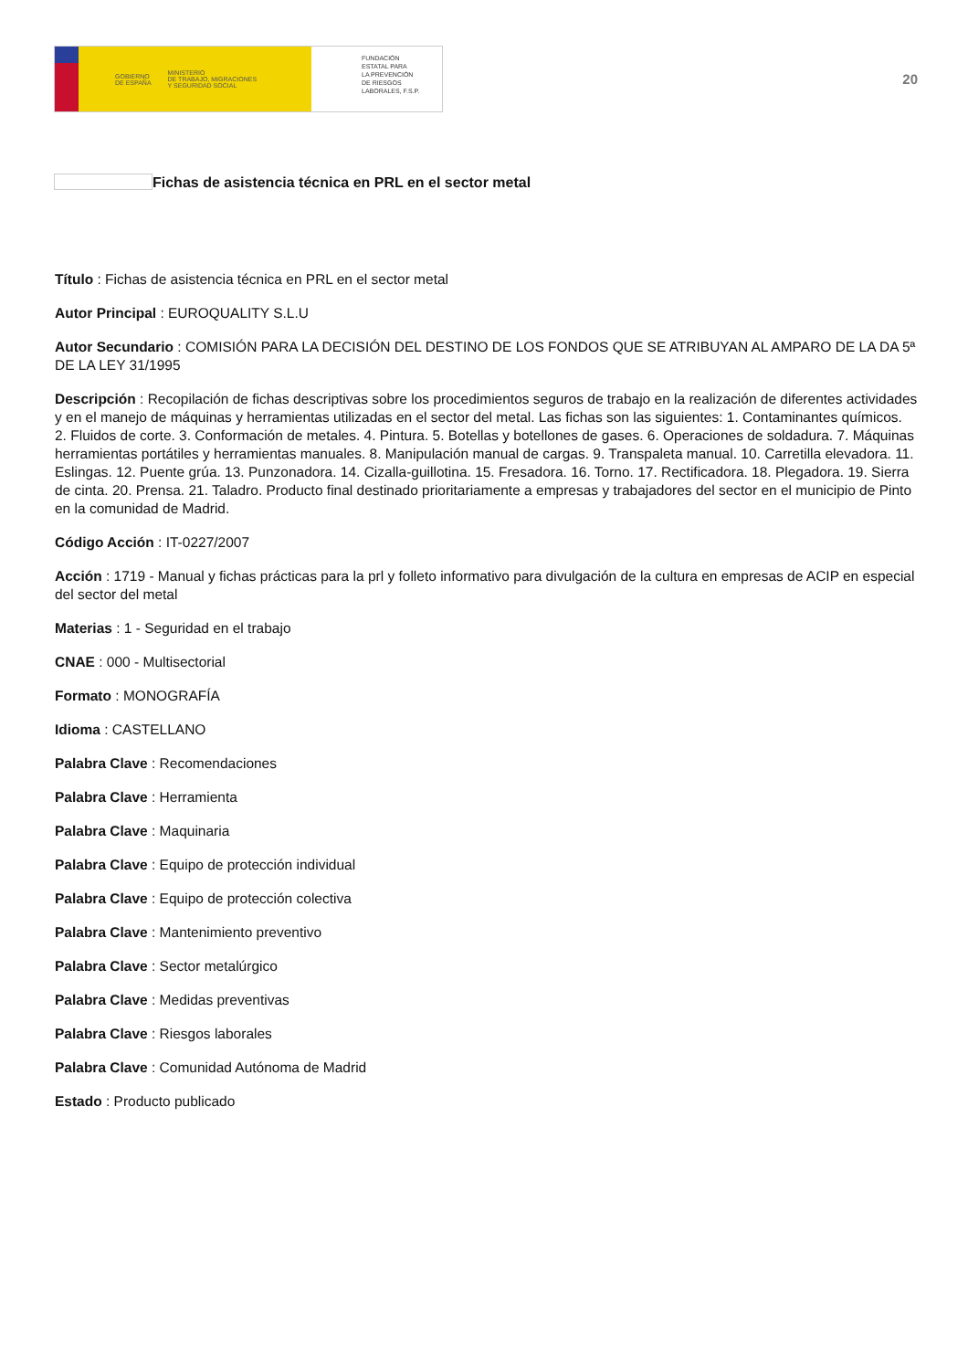GOBIERNO
DE ESPAÑA MINISTERIO
DE TRABAJO, MIGRACIONES
Y SEGURIDAD SOCIAL
FUNDACIÓN
ESTATAL PARA
LA PREVENCIÓN
DE RIESGOS
LABORALES, F.S.P.
20
Fichas de asistencia técnica en PRL en el sector metal
Título : Fichas de asistencia técnica en PRL en el sector metal
Autor Principal : EUROQUALITY S.L.U
Autor Secundario : COMISIÓN PARA LA DECISIÓN DEL DESTINO DE LOS FONDOS QUE SE ATRIBUYAN AL AMPARO DE LA DA 5ª DE LA LEY 31/1995
Descripción : Recopilación de fichas descriptivas sobre los procedimientos seguros de trabajo en la realización de diferentes actividades y en el manejo de máquinas y herramientas utilizadas en el sector del metal. Las fichas son las siguientes: 1. Contaminantes químicos. 2. Fluidos de corte. 3. Conformación de metales. 4. Pintura. 5. Botellas y botellones de gases. 6. Operaciones de soldadura. 7. Máquinas herramientas portátiles y herramientas manuales. 8. Manipulación manual de cargas. 9. Transpaleta manual. 10. Carretilla elevadora. 11. Eslingas. 12. Puente grúa. 13. Punzonadora. 14. Cizalla-guillotina. 15. Fresadora. 16. Torno. 17. Rectificadora. 18. Plegadora. 19. Sierra de cinta. 20. Prensa. 21. Taladro. Producto final destinado prioritariamente a empresas y trabajadores del sector en el municipio de Pinto en la comunidad de Madrid.
Código Acción : IT-0227/2007
Acción : 1719 - Manual y fichas prácticas para la prl y folleto informativo para divulgación de la cultura en empresas de ACIP en especial del sector del metal
Materias : 1 - Seguridad en el trabajo
CNAE : 000 - Multisectorial
Formato : MONOGRAFÍA
Idioma : CASTELLANO
Palabra Clave : Recomendaciones
Palabra Clave : Herramienta
Palabra Clave : Maquinaria
Palabra Clave : Equipo de protección individual
Palabra Clave : Equipo de protección colectiva
Palabra Clave : Mantenimiento preventivo
Palabra Clave : Sector metalúrgico
Palabra Clave : Medidas preventivas
Palabra Clave : Riesgos laborales
Palabra Clave : Comunidad Autónoma de Madrid
Estado : Producto publicado